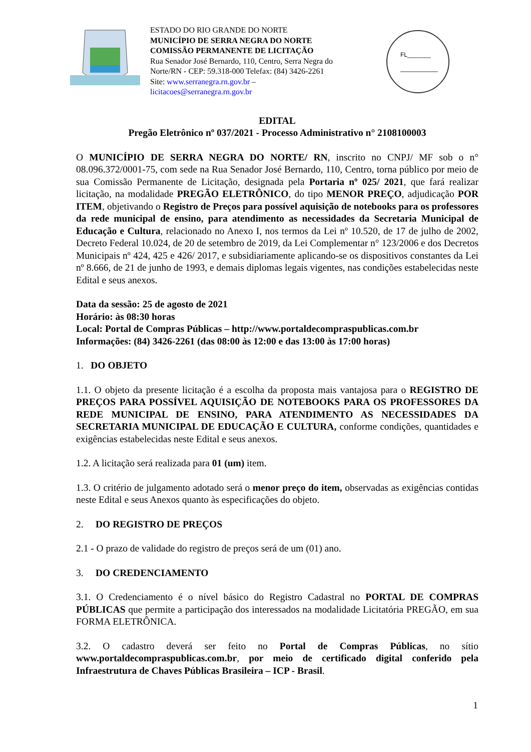ESTADO DO RIO GRANDE DO NORTE
MUNICÍPIO DE SERRA NEGRA DO NORTE
COMISSÃO PERMANENTE DE LICITAÇÃO
Rua Senador José Bernardo, 110, Centro, Serra Negra do Norte/RN - CEP: 59.318-000 Telefax: (84) 3426-2261
Site: www.serranegra.rn.gov.br –
licitacoes@serranegra.rn.gov.br
FL_______
EDITAL
Pregão Eletrônico nº 037/2021 - Processo Administrativo n° 2108100003
O MUNICÍPIO DE SERRA NEGRA DO NORTE/ RN, inscrito no CNPJ/ MF sob o n° 08.096.372/0001-75, com sede na Rua Senador José Bernardo, 110, Centro, torna público por meio de sua Comissão Permanente de Licitação, designada pela Portaria nº 025/ 2021, que fará realizar licitação, na modalidade PREGÃO ELETRÔNICO, do tipo MENOR PREÇO, adjudicação POR ITEM, objetivando o Registro de Preços para possível aquisição de notebooks para os professores da rede municipal de ensino, para atendimento as necessidades da Secretaria Municipal de Educação e Cultura, relacionado no Anexo I, nos termos da Lei nº 10.520, de 17 de julho de 2002, Decreto Federal 10.024, de 20 de setembro de 2019, da Lei Complementar n° 123/2006 e dos Decretos Municipais nº 424, 425 e 426/ 2017, e subsidiariamente aplicando-se os dispositivos constantes da Lei nº 8.666, de 21 de junho de 1993, e demais diplomas legais vigentes, nas condições estabelecidas neste Edital e seus anexos.
Data da sessão: 25 de agosto de 2021
Horário: às 08:30 horas
Local: Portal de Compras Públicas – http://www.portaldecompraspublicas.com.br
Informações: (84) 3426-2261 (das 08:00 às 12:00 e das 13:00 às 17:00 horas)
1. DO OBJETO
1.1. O objeto da presente licitação é a escolha da proposta mais vantajosa para o REGISTRO DE PREÇOS PARA POSSÍVEL AQUISIÇÃO DE NOTEBOOKS PARA OS PROFESSORES DA REDE MUNICIPAL DE ENSINO, PARA ATENDIMENTO AS NECESSIDADES DA SECRETARIA MUNICIPAL DE EDUCAÇÃO E CULTURA, conforme condições, quantidades e exigências estabelecidas neste Edital e seus anexos.
1.2. A licitação será realizada para 01 (um) item.
1.3. O critério de julgamento adotado será o menor preço do item, observadas as exigências contidas neste Edital e seus Anexos quanto às especificações do objeto.
2. DO REGISTRO DE PREÇOS
2.1 - O prazo de validade do registro de preços será de um (01) ano.
3. DO CREDENCIAMENTO
3.1. O Credenciamento é o nível básico do Registro Cadastral no PORTAL DE COMPRAS PÚBLICAS que permite a participação dos interessados na modalidade Licitatória PREGÃO, em sua FORMA ELETRÔNICA.
3.2. O cadastro deverá ser feito no Portal de Compras Públicas, no sítio www.portaldecompraspublicas.com.br, por meio de certificado digital conferido pela Infraestrutura de Chaves Públicas Brasileira – ICP - Brasil.
1